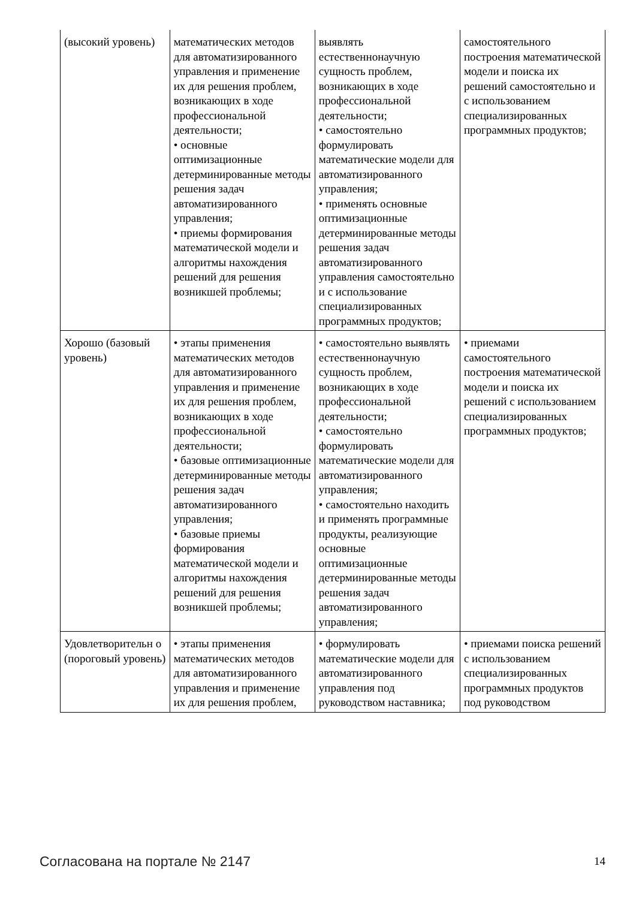| (высокий уровень) | математических методов для автоматизированного управления и применение их для решения проблем, возникающих в ходе профессиональной деятельности; • основные оптимизационные детерминированные методы решения задач автоматизированного управления; • приемы формирования математической модели и алгоритмы нахождения решений для решения возникшей проблемы; | выявлять естественнонаучную сущность проблем, возникающих в ходе профессиональной деятельности; • самостоятельно формулировать математические модели для автоматизированного управления; • применять основные оптимизационные детерминированные методы решения задач автоматизированного управления самостоятельно и с использование специализированных программных продуктов; | самостоятельного построения математической модели и поиска их решений самостоятельно и с использованием специализированных программных продуктов; |
| Хорошо (базовый уровень) | • этапы применения математических методов для автоматизированного управления и применение их для решения проблем, возникающих в ходе профессиональной деятельности; • базовые оптимизационные детерминированные методы решения задач автоматизированного управления; • базовые приемы формирования математической модели и алгоритмы нахождения решений для решения возникшей проблемы; | • самостоятельно выявлять естественнонаучную сущность проблем, возникающих в ходе профессиональной деятельности; • самостоятельно формулировать математические модели для автоматизированного управления; • самостоятельно находить и применять программные продукты, реализующие основные оптимизационные детерминированные методы решения задач автоматизированного управления; | • приемами самостоятельного построения математической модели и поиска их решений с использованием специализированных программных продуктов; |
| Удовлетворительн о (пороговый уровень) | • этапы применения математических методов для автоматизированного управления и применение их для решения проблем, | • формулировать математические модели для автоматизированного управления под руководством наставника; | • приемами поиска решений с использованием специализированных программных продуктов под руководством |
Согласована на портале № 2147 14